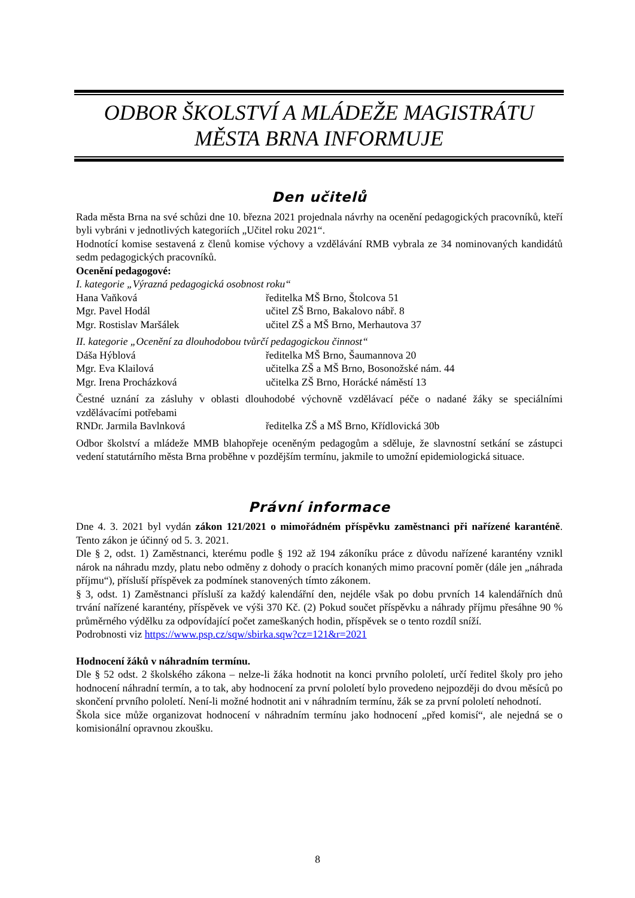ODBOR ŠKOLSTVÍ A MLÁDEŽE MAGISTRÁTU MĚSTA BRNA INFORMUJE
Den učitelů
Rada města Brna na své schůzi dne 10. března 2021 projednala návrhy na ocenění pedagogických pracovníků, kteří byli vybráni v jednotlivých kategoriích „Učitel roku 2021“.
Hodnotící komise sestavená z členů komise výchovy a vzdělávání RMB vybrala ze 34 nominovaných kandidátů sedm pedagogických pracovníků.
Ocenění pedagogové:
I. kategorie „Výrazná pedagogická osobnost roku“
| Hana Vaňková | ředitelka MŠ Brno, Štolcova 51 |
| Mgr. Pavel Hodál | učitel ZŠ Brno, Bakalovo nábř. 8 |
| Mgr. Rostislav Maršálek | učitel ZŠ a MŠ Brno, Merhautova 37 |
II. kategorie „Ocenění za dlouhodobou tvůrčí pedagogickou činnost“
| Dáša Hýblová | ředitelka MŠ Brno, Šaumannova 20 |
| Mgr. Eva Klailová | učitelka ZŠ a MŠ Brno, Bosonožské nám. 44 |
| Mgr. Irena Procházková | učitelka ZŠ Brno, Horácké náměstí 13 |
Čestné uznání za zásluhy v oblasti dlouhodobé výchovně vzdělávací péče o nadané žáky se speciálními vzdělávacími potřebami
| RNDr. Jarmila Bavlnková | ředitelka ZŠ a MŠ Brno, Křídlovická 30b |
Odbor školství a mládeže MMB blahopřeje oceněným pedagogům a sděluje, že slavnostní setkání se zástupci vedení statutárního města Brna proběhne v pozdějším termínu, jakmile to umožní epidemiologická situace.
Právní informace
Dne 4. 3. 2021 byl vydán zákon 121/2021 o mimořádném příspěvku zaměstnanci při nařízené karanténě. Tento zákon je účinný od 5. 3. 2021.
Dle § 2, odst. 1) Zaměstnanci, kterému podle § 192 až 194 zákoníku práce z důvodu nařízené karantény vznikl nárok na náhradu mzdy, platu nebo odměny z dohody o pracích konaných mimo pracovní poměr (dále jen „náhrada příjmu“), přísluší příspěvek za podmínek stanovených tímto zákonem.
§ 3, odst. 1) Zaměstnanci přísluší za každý kalendářní den, nejdéle však po dobu prvních 14 kalendářních dnů trvání nařízené karantény, příspěvek ve výši 370 Kč. (2) Pokud součet příspěvku a náhrady příjmu přesáhne 90 % průměrného výdělku za odpovídající počet zameškaných hodin, příspěvek se o tento rozdíl sníží.
Podrobnosti viz https://www.psp.cz/sqw/sbirka.sqw?cz=121&r=2021
Hodnocení žáků v náhradním termínu.
Dle § 52 odst. 2 školského zákona – nelze-li žáka hodnotit na konci prvního pololetí, určí ředitel školy pro jeho hodnocení náhradní termín, a to tak, aby hodnocení za první pololetí bylo provedeno nejpozději do dvou měsíců po skončení prvního pololetí. Není-li možné hodnotit ani v náhradním termínu, žák se za první pololetí nehodnotí.
Škola sice může organizovat hodnocení v náhradním termínu jako hodnocení „před komisí“, ale nejedná se o komisionální opravnou zkoušku.
8